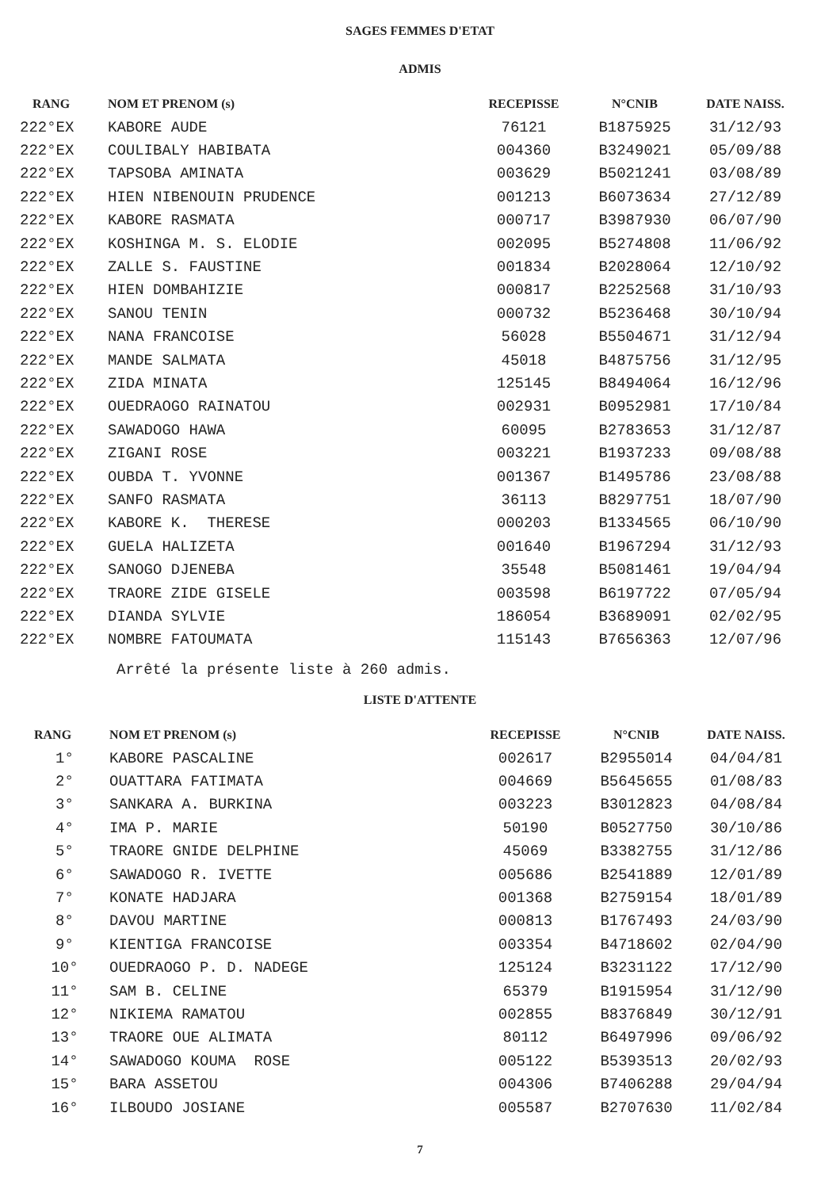SAGES FEMMES D'ETAT
ADMIS
| RANG | NOM ET PRENOM (s) | RECEPISSE | N°CNIB | DATE NAISS. |
| --- | --- | --- | --- | --- |
| 222°EX | KABORE AUDE | 76121 | B1875925 | 31/12/93 |
| 222°EX | COULIBALY HABIBATA | 004360 | B3249021 | 05/09/88 |
| 222°EX | TAPSOBA AMINATA | 003629 | B5021241 | 03/08/89 |
| 222°EX | HIEN NIBENOUIN PRUDENCE | 001213 | B6073634 | 27/12/89 |
| 222°EX | KABORE RASMATA | 000717 | B3987930 | 06/07/90 |
| 222°EX | KOSHINGA M. S. ELODIE | 002095 | B5274808 | 11/06/92 |
| 222°EX | ZALLE S. FAUSTINE | 001834 | B2028064 | 12/10/92 |
| 222°EX | HIEN DOMBAHIZIE | 000817 | B2252568 | 31/10/93 |
| 222°EX | SANOU TENIN | 000732 | B5236468 | 30/10/94 |
| 222°EX | NANA FRANCOISE | 56028 | B5504671 | 31/12/94 |
| 222°EX | MANDE SALMATA | 45018 | B4875756 | 31/12/95 |
| 222°EX | ZIDA MINATA | 125145 | B8494064 | 16/12/96 |
| 222°EX | OUEDRAOGO RAINATOU | 002931 | B0952981 | 17/10/84 |
| 222°EX | SAWADOGO HAWA | 60095 | B2783653 | 31/12/87 |
| 222°EX | ZIGANI ROSE | 003221 | B1937233 | 09/08/88 |
| 222°EX | OUBDA T. YVONNE | 001367 | B1495786 | 23/08/88 |
| 222°EX | SANFO RASMATA | 36113 | B8297751 | 18/07/90 |
| 222°EX | KABORE K. THERESE | 000203 | B1334565 | 06/10/90 |
| 222°EX | GUELA HALIZETA | 001640 | B1967294 | 31/12/93 |
| 222°EX | SANOGO DJENEBA | 35548 | B5081461 | 19/04/94 |
| 222°EX | TRAORE ZIDE GISELE | 003598 | B6197722 | 07/05/94 |
| 222°EX | DIANDA SYLVIE | 186054 | B3689091 | 02/02/95 |
| 222°EX | NOMBRE FATOUMATA | 115143 | B7656363 | 12/07/96 |
Arrêté la présente liste à 260 admis.
LISTE D'ATTENTE
| RANG | NOM ET PRENOM (s) | RECEPISSE | N°CNIB | DATE NAISS. |
| --- | --- | --- | --- | --- |
| 1° | KABORE PASCALINE | 002617 | B2955014 | 04/04/81 |
| 2° | OUATTARA FATIMATA | 004669 | B5645655 | 01/08/83 |
| 3° | SANKARA A. BURKINA | 003223 | B3012823 | 04/08/84 |
| 4° | IMA P. MARIE | 50190 | B0527750 | 30/10/86 |
| 5° | TRAORE GNIDE DELPHINE | 45069 | B3382755 | 31/12/86 |
| 6° | SAWADOGO R. IVETTE | 005686 | B2541889 | 12/01/89 |
| 7° | KONATE HADJARA | 001368 | B2759154 | 18/01/89 |
| 8° | DAVOU MARTINE | 000813 | B1767493 | 24/03/90 |
| 9° | KIENTIGA FRANCOISE | 003354 | B4718602 | 02/04/90 |
| 10° | OUEDRAOGO P. D. NADEGE | 125124 | B3231122 | 17/12/90 |
| 11° | SAM B. CELINE | 65379 | B1915954 | 31/12/90 |
| 12° | NIKIEMA RAMATOU | 002855 | B8376849 | 30/12/91 |
| 13° | TRAORE OUE ALIMATA | 80112 | B6497996 | 09/06/92 |
| 14° | SAWADOGO KOUMA ROSE | 005122 | B5393513 | 20/02/93 |
| 15° | BARA ASSETOU | 004306 | B7406288 | 29/04/94 |
| 16° | ILBOUDO JOSIANE | 005587 | B2707630 | 11/02/84 |
7